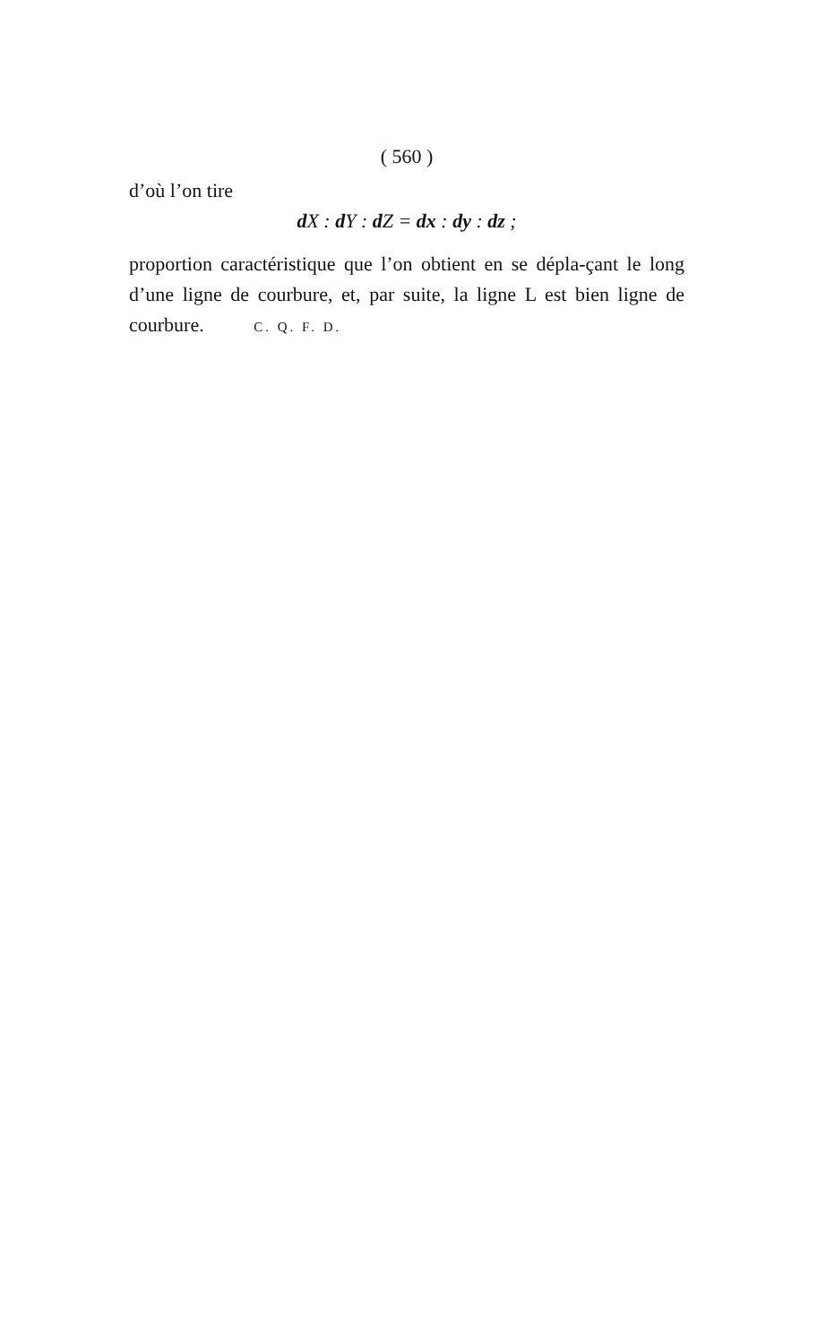( 560 )
d’où l’on tire
d X : d Y : d Z = dx : dy : dz ;
proportion caractéristique que l’on obtient en se dépla-çant le long d’une ligne de courbure, et, par suite, la ligne L est bien ligne de courbure. C. Q. F. D.